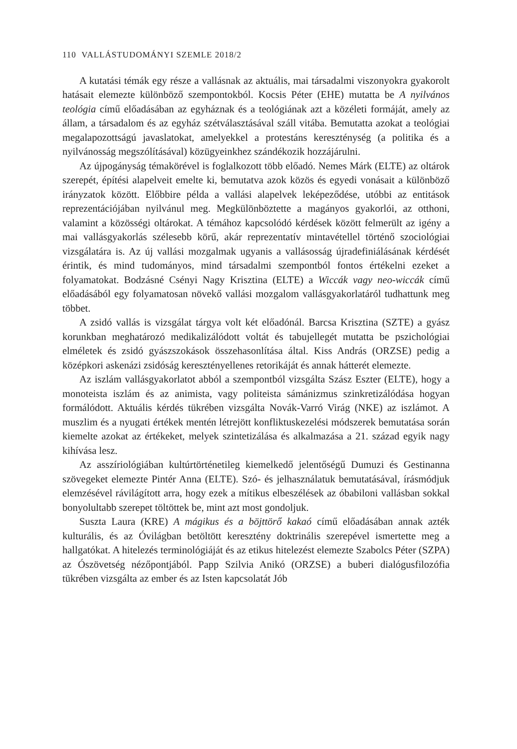110 VALLÁSTUDOMÁNYI SZEMLE 2018/2
A kutatási témák egy része a vallásnak az aktuális, mai társadalmi viszonyokra gyakorolt hatásait elemezte különböző szempontokból. Kocsis Péter (EHE) mutatta be A nyilvános teológia című előadásában az egyháznak és a teológiának azt a közéleti formáját, amely az állam, a társadalom és az egyház szétválasztásával száll vitába. Bemutatta azokat a teológiai megalapozottságú javaslatokat, amelyekkel a protestáns kereszténység (a politika és a nyilvánosság megszólításával) közügyeinkhez szándékozik hozzájárulni.
Az újpogányság témakörével is foglalkozott több előadó. Nemes Márk (ELTE) az oltárok szerepét, építési alapelveit emelte ki, bemutatva azok közös és egyedi vonásait a különböző irányzatok között. Előbbire példa a vallási alapelvek leképeződése, utóbbi az entitások reprezentációjában nyilvánul meg. Megkülönböztette a magányos gyakorlói, az otthoni, valamint a közösségi oltárokat. A témához kapcsolódó kérdések között felmerült az igény a mai vallásgyakorlás szélesebb körű, akár reprezentatív mintavétellel történő szociológiai vizsgálatára is. Az új vallási mozgalmak ugyanis a vallásosság újradefiniálásának kérdését érintik, és mind tudományos, mind társadalmi szempontból fontos értékelni ezeket a folyamatokat. Bodzásné Csényi Nagy Krisztina (ELTE) a Wiccák vagy neo-wiccák című előadásából egy folyamatosan növekő vallási mozgalom vallásgyakorlatáról tudhattunk meg többet.
A zsidó vallás is vizsgálat tárgya volt két előadónál. Barcsa Krisztina (SZTE) a gyász korunkban meghatározó medikalizálódott voltát és tabujellegét mutatta be pszichológiai elméletek és zsidó gyászszokások összehasonlítása által. Kiss András (ORZSE) pedig a középkori askenázi zsidóság keresztényellenes retorikáját és annak hátterét elemezte.
Az iszlám vallásgyakorlatot abból a szempontból vizsgálta Szász Eszter (ELTE), hogy a monoteista iszlám és az animista, vagy politeista sámánizmus szinkretizálódása hogyan formálódott. Aktuális kérdés tükrében vizsgálta Novák-Varró Virág (NKE) az iszlámot. A muszlim és a nyugati értékek mentén létrejött konfliktuskezelési módszerek bemutatása során kiemelte azokat az értékeket, melyek szintetizálása és alkalmazása a 21. század egyik nagy kihívása lesz.
Az asszíriológiában kultúrtörténetileg kiemelkedő jelentőségű Dumuzi és Gestinanna szövegeket elemezte Pintér Anna (ELTE). Szó- és jelhasználatuk bemutatásával, írásmódjuk elemzésével rávilágított arra, hogy ezek a mítikus elbeszélések az óbabiloni vallásban sokkal bonyolultabb szerepet töltöttek be, mint azt most gondoljuk.
Suszta Laura (KRE) A mágikus és a böjttörő kakaó című előadásában annak azték kulturális, és az Óvilágban betöltött keresztény doktrinális szerepével ismertette meg a hallgatókat. A hitelezés terminológiáját és az etikus hitelezést elemezte Szabolcs Péter (SZPA) az Ószövetség nézőpontjából. Papp Szilvia Anikó (ORZSE) a buberi dialógusfilozófia tükrében vizsgálta az ember és az Isten kapcsolatát Jób